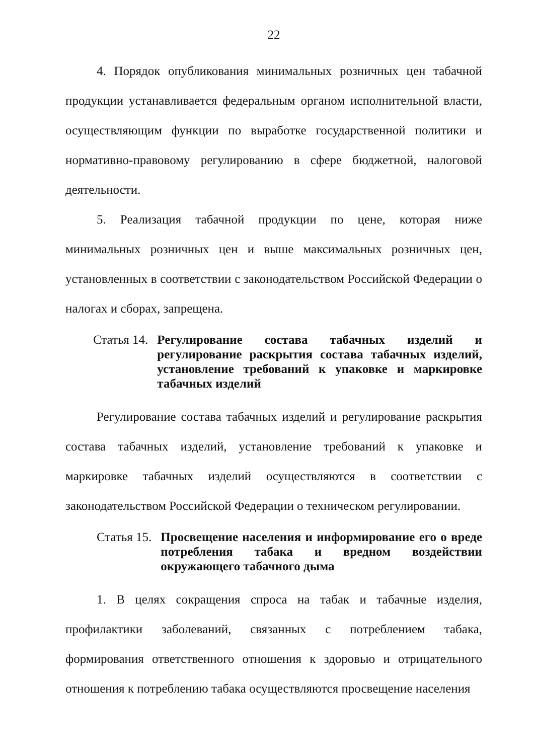22
4. Порядок опубликования минимальных розничных цен табачной продукции устанавливается федеральным органом исполнительной власти, осуществляющим функции по выработке государственной политики и нормативно-правовому регулированию в сфере бюджетной, налоговой деятельности.
5. Реализация табачной продукции по цене, которая ниже минимальных розничных цен и выше максимальных розничных цен, установленных в соответствии с законодательством Российской Федерации о налогах и сборах, запрещена.
Статья 14. Регулирование состава табачных изделий и регулирование раскрытия состава табачных изделий, установление требований к упаковке и маркировке табачных изделий
Регулирование состава табачных изделий и регулирование раскрытия состава табачных изделий, установление требований к упаковке и маркировке табачных изделий осуществляются в соответствии с законодательством Российской Федерации о техническом регулировании.
Статья 15. Просвещение населения и информирование его о вреде потребления табака и вредном воздействии окружающего табачного дыма
1. В целях сокращения спроса на табак и табачные изделия, профилактики заболеваний, связанных с потреблением табака, формирования ответственного отношения к здоровью и отрицательного отношения к потреблению табака осуществляются просвещение населения